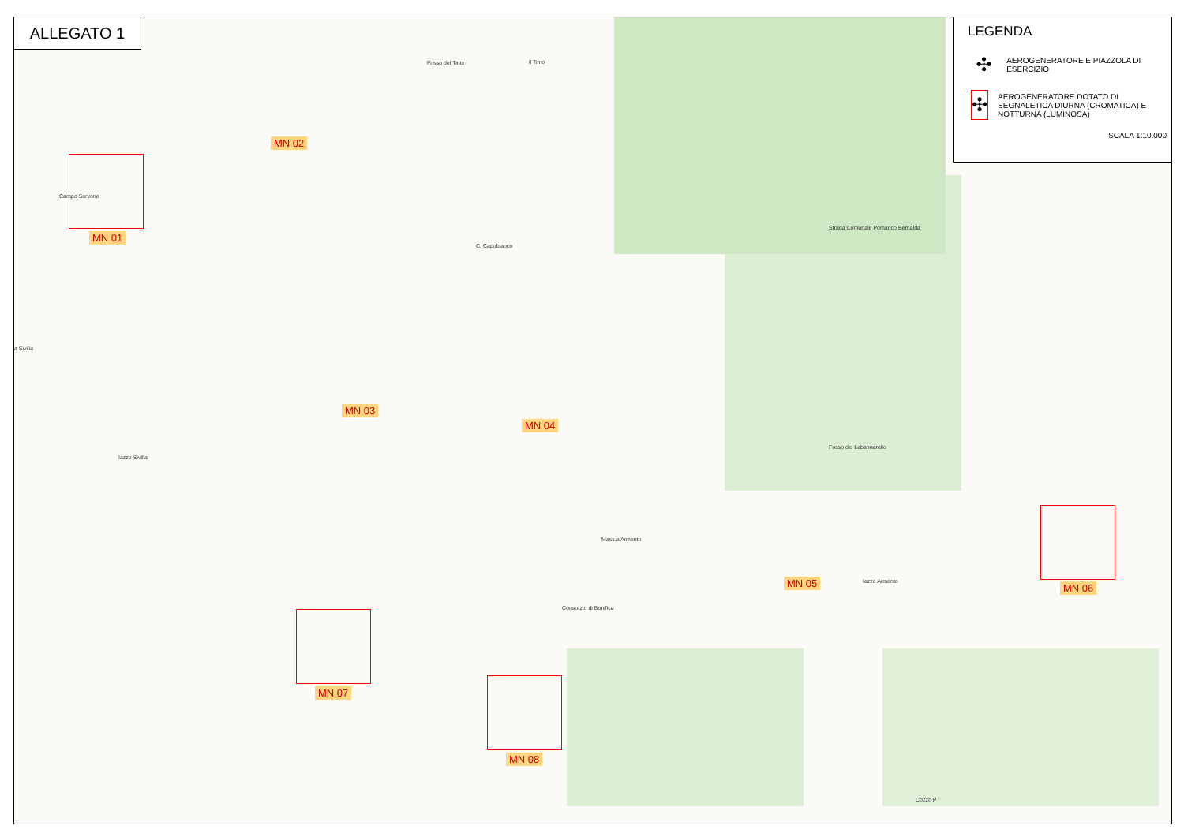ALLEGATO 1
LEGENDA
✣
AEROGENERATORE E PIAZZOLA DI ESERCIZIO
✣
AEROGENERATORE DOTATO DI SEGNALETICA DIURNA (CROMATICA) E NOTTURNA (LUMINOSA)
SCALA 1:10.000
MN 01
MN 02
MN 03
MN 04
MN 05 MN 06
MN 07
MN 08
Campo Servone
il Tinto
C. Capobianco
Strada Comunale Pomarico Bernalda
Fosso del Labannarello
Mass.a Armento
Consorzio di Bonifica
Iazzo Sivilia
Iazzo Armento
a Sivilia
Fosso del Tinto
Cozzo P